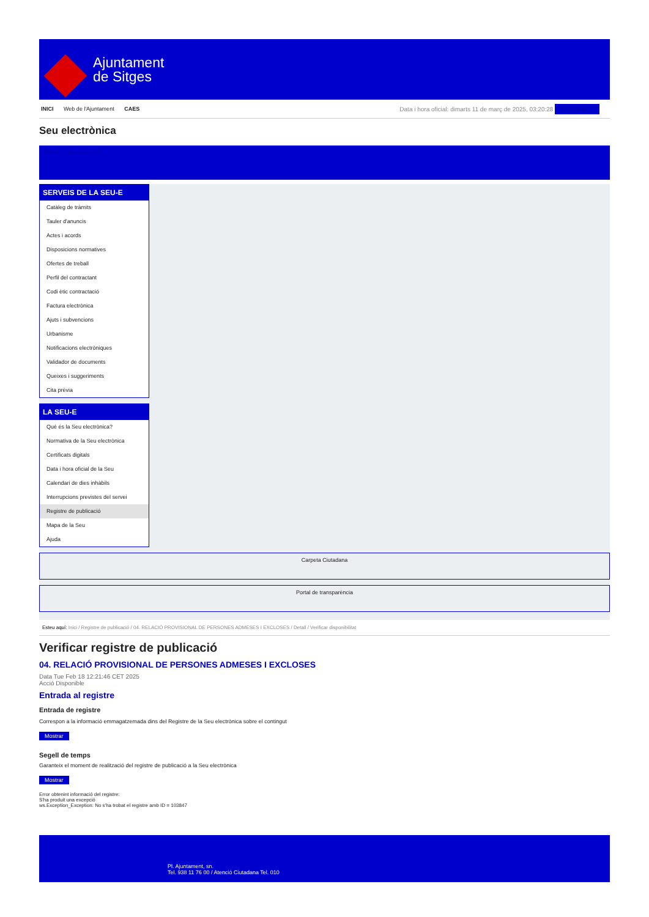Ajuntament
de Sitges
INICI Web de l'Ajuntament CAES
Data i hora oficial: dimarts 11 de març de 2025, 03:20:28 Sincronitzar
Seu electrònica
Obtenir còpia autèntica
SERVEIS DE LA SEU-E
Catàleg de tràmits
Tauler d'anuncis
Actes i acords
Disposicions normatives
Ofertes de treball
Perfil del contractant
Codi ètic contractació
Factura electrònica
Ajuts i subvencions
Urbanisme
Notificacions electròniques
Validador de documents
Queixes i suggeriments
Cita prèvia
LA SEU-E
Què és la Seu electrònica?
Normativa de la Seu electrònica
Certificats digitals
Data i hora oficial de la Seu
Calendari de dies inhàbils
Interrupcions previstes del servei
Registre de publicació
Mapa de la Seu
Ajuda
Carpeta Ciutadana
Portal de transparència
Esteu aquí: Inici / Registre de publicació / 04. RELACIÓ PROVISIONAL DE PERSONES ADMESES I EXCLOSES / Detall / Verificar disponibilitat
Verificar registre de publicació
04. RELACIÓ PROVISIONAL DE PERSONES ADMESES I EXCLOSES
Data Tue Feb 18 12:21:46 CET 2025
Acció Disponible
Entrada al registre
Entrada de registre
Correspon a la informació emmagatzemada dins del Registre de la Seu electrònica sobre el contingut
Mostrar
Segell de temps
Garanteix el moment de realització del registre de publicació a la Seu electrònica
Mostrar
Error obtenint informació del registre:
S'ha produit una excepció
ws.Exception_Exception: No s'ha trobat el registre amb ID = 103847
Pl. Ajuntament, sn.
Tel. 938 11 76 00 / Atenció Ciutadana Tel. 010